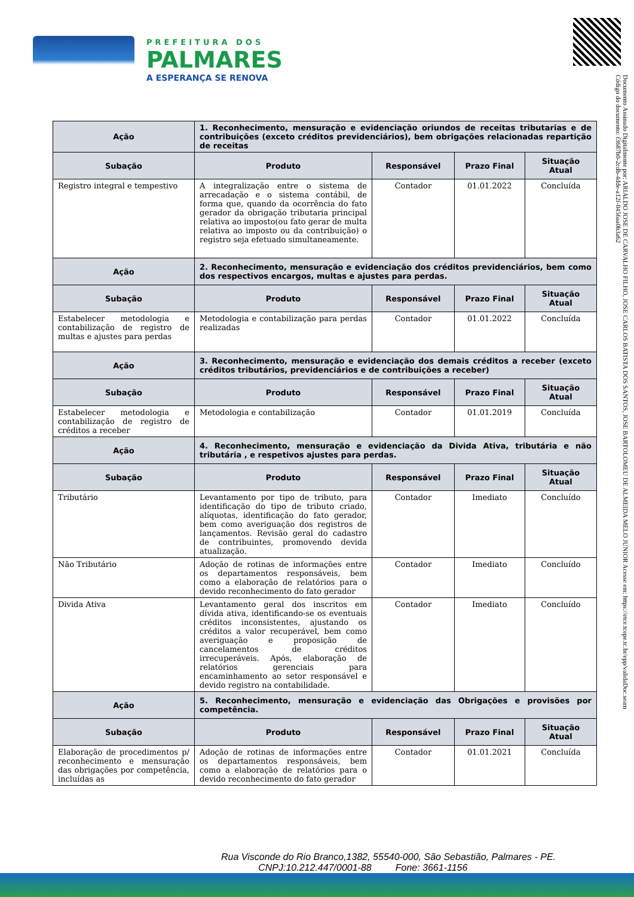PREFEITURA DOS
PALMARES
A ESPERANÇA SE RENOVA
Documento Assinado Digitalmente por: ARIALDO JOSE DE CARVALHO FILHO, JOSE CARLOS BATISTA DOS SANTOS, JOSE BARTOLOMEU DE ALMEIDA MELO JUNIOR Acesse em: https://etce.tcepe.tc.br/epp/validaDoc.seam Código do documento: f3687b0-2cdb-4dde-a12f-0456aa0b3a62
| Ação | 1. Reconhecimento, mensuração e evidenciação oriundos de receitas tributarias e de contribuições (exceto créditos previdenciários), bem obrigações relacionadas repartição de receitas | | | |
| --- | --- | --- | --- | --- |
| Subação | Produto | Responsável | Prazo Final | Situação Atual |
| Registro integral e tempestivo | A integralização entre o sistema de arrecadação e o sistema contábil, de forma que, quando da ocorrência do fato gerador da obrigação tributaria principal relativa ao imposto(ou fato gerar de multa relativa ao imposto ou da contribuição) o registro seja efetuado simultaneamente. | Contador | 01.01.2022 | Concluída |
| Ação | 2. Reconhecimento, mensuração e evidenciação dos créditos previdenciários, bem como dos respectivos encargos, multas e ajustes para perdas. | | | |
| Subação | Produto | Responsável | Prazo Final | Situação Atual |
| Estabelecer metodologia e contabilização de registro de multas e ajustes para perdas | Metodologia e contabilização para perdas realizadas | Contador | 01.01.2022 | Concluída |
| Ação | 3. Reconhecimento, mensuração e evidenciação dos demais créditos a receber (exceto créditos tributários, previdenciários e de contribuições a receber) | | | |
| Subação | Produto | Responsável | Prazo Final | Situação Atual |
| Estabelecer metodologia e contabilização de registro de créditos a receber | Metodologia e contabilização | Contador | 01.01.2019 | Concluída |
| Ação | 4. Reconhecimento, mensuração e evidenciação da Divida Ativa, tributária e não tributária , e respetivos ajustes para perdas. | | | |
| Subação | Produto | Responsável | Prazo Final | Situação Atual |
| Tributário | Levantamento por tipo de tributo, para identificação do tipo de tributo criado, alíquotas, identificação do fato gerador, bem como averiguação dos registros de lançamentos. Revisão geral do cadastro de contribuintes, promovendo devida atualização. | Contador | Imediato | Concluído |
| Não Tributário | Adoção de rotinas de informações entre os departamentos responsáveis, bem como a elaboração de relatórios para o devido reconhecimento do fato gerador | Contador | Imediato | Concluído |
| Divida Ativa | Levantamento geral dos inscritos em dívida ativa, identificando-se os eventuais créditos inconsistentes, ajustando os créditos a valor recuperável, bem como averiguação e proposição de cancelamentos de créditos irrecuperáveis. Após, elaboração de relatórios gerenciais para encaminhamento ao setor responsável e devido registro na contabilidade. | Contador | Imediato | Concluído |
| Ação | 5. Reconhecimento, mensuração e evidenciação das Obrigações e provisões por competência. | | | |
| Subação | Produto | Responsável | Prazo Final | Situação Atual |
| Elaboração de procedimentos p/ reconhecimento e mensuração das obrigações por competência, incluídas as | Adoção de rotinas de informações entre os departamentos responsáveis, bem como a elaboração de relatórios para o devido reconhecimento do fato gerador | Contador | 01.01.2021 | Concluída |
Rua Visconde do Rio Branco,1382, 55540-000, São Sebastião, Palmares - PE.
CNPJ:10.212.447/0001-88 Fone: 3661-1156